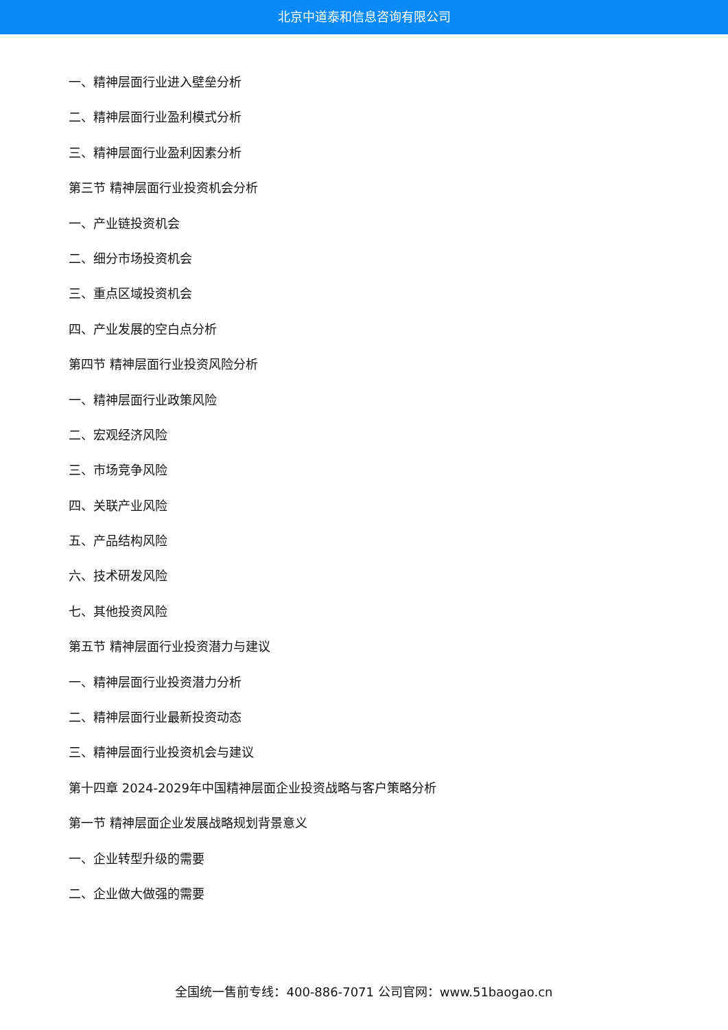北京中道泰和信息咨询有限公司
一、精神层面行业进入壁垒分析
二、精神层面行业盈利模式分析
三、精神层面行业盈利因素分析
第三节 精神层面行业投资机会分析
一、产业链投资机会
二、细分市场投资机会
三、重点区域投资机会
四、产业发展的空白点分析
第四节 精神层面行业投资风险分析
一、精神层面行业政策风险
二、宏观经济风险
三、市场竞争风险
四、关联产业风险
五、产品结构风险
六、技术研发风险
七、其他投资风险
第五节 精神层面行业投资潜力与建议
一、精神层面行业投资潜力分析
二、精神层面行业最新投资动态
三、精神层面行业投资机会与建议
第十四章 2024-2029年中国精神层面企业投资战略与客户策略分析
第一节 精神层面企业发展战略规划背景意义
一、企业转型升级的需要
二、企业做大做强的需要
全国统一售前专线：400-886-7071 公司官网：www.51baogao.cn